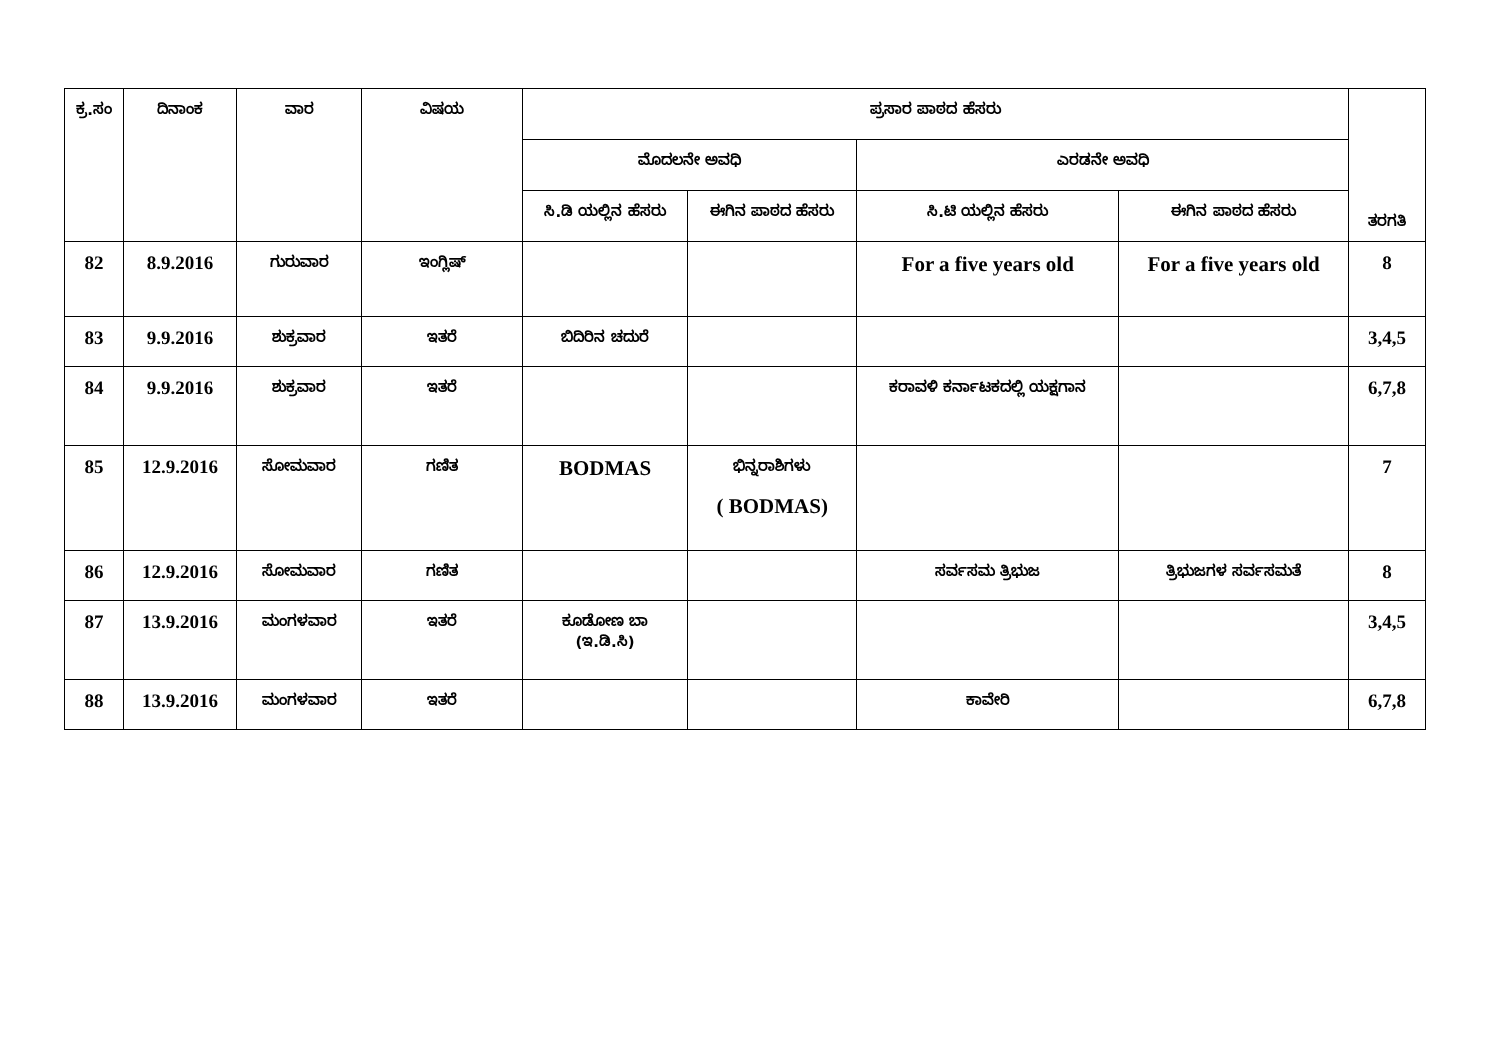| ಕ್ರ.ಸಂ | ದಿನಾಂಕ | ವಾರ | ವಿಷಯ | ಪ್ರಸಾರ ಪಾಠದ ಹೆಸರು | | | | ತರಗತಿ |
| --- | --- | --- | --- | --- | --- | --- | --- | --- |
| | | | | ಮೊದಲನೇ ಅವಧಿ | | ಎರಡನೇ ಅವಧಿ | | |
| | | | | ಸಿ.ಡಿ ಯಲ್ಲಿನ ಹೆಸರು | ಈಗಿನ ಪಾಠದ ಹೆಸರು | ಸಿ.ಟಿ ಯಲ್ಲಿನ ಹೆಸರು | ಈಗಿನ ಪಾಠದ ಹೆಸರು | |
| 82 | 8.9.2016 | ಗುರುವಾರ | ಇಂಗ್ಲಿಷ್ | | | For a five years old | For a five years old | 8 |
| 83 | 9.9.2016 | ಶುಕ್ರವಾರ | ಇತರೆ | ಬಿದಿರಿನ ಚದುರೆ | | | | 3,4,5 |
| 84 | 9.9.2016 | ಶುಕ್ರವಾರ | ಇತರೆ | | | ಕರಾವಳಿ ಕರ್ನಾಟಕದಲ್ಲಿ ಯಕ್ಷಗಾನ | | 6,7,8 |
| 85 | 12.9.2016 | ಸೋಮವಾರ | ಗಣಿತ | BODMAS | ಭಿನ್ನರಾಶಿಗಳು ( BODMAS) | | | 7 |
| 86 | 12.9.2016 | ಸೋಮವಾರ | ಗಣಿತ | | | ಸರ್ವಸಮ ತ್ರಿಭುಜ | ತ್ರಿಭುಜಗಳ ಸರ್ವಸಮತೆ | 8 |
| 87 | 13.9.2016 | ಮಂಗಳವಾರ | ಇತರೆ | ಕೂಡೋಣ ಬಾ (ಇ.ಡಿ.ಸಿ) | | | | 3,4,5 |
| 88 | 13.9.2016 | ಮಂಗಳವಾರ | ಇತರೆ | | | ಕಾವೇರಿ | | 6,7,8 |